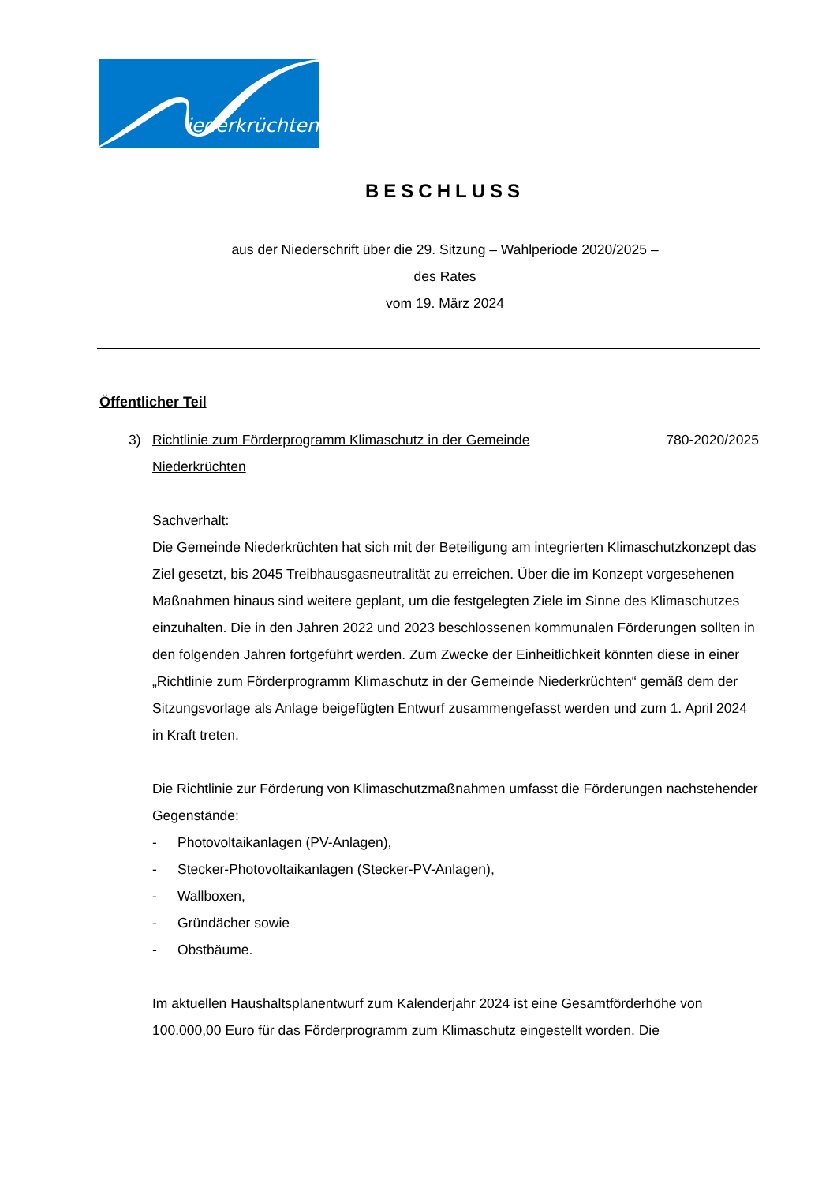iederkrüchten
BESCHLUSS
aus der Niederschrift über die 29. Sitzung – Wahlperiode 2020/2025 –
des Rates
vom 19. März 2024
Öffentlicher Teil
3) Richtlinie zum Förderprogramm Klimaschutz in der Gemeinde Niederkrüchten 780-2020/2025
Sachverhalt:
Die Gemeinde Niederkrüchten hat sich mit der Beteiligung am integrierten Klimaschutzkonzept das Ziel gesetzt, bis 2045 Treibhausgasneutralität zu erreichen. Über die im Konzept vorgesehenen Maßnahmen hinaus sind weitere geplant, um die festgelegten Ziele im Sinne des Klimaschutzes einzuhalten. Die in den Jahren 2022 und 2023 beschlossenen kommunalen Förderungen sollten in den folgenden Jahren fortgeführt werden. Zum Zwecke der Einheitlichkeit könnten diese in einer „Richtlinie zum Förderprogramm Klimaschutz in der Gemeinde Niederkrüchten“ gemäß dem der Sitzungsvorlage als Anlage beigefügten Entwurf zusammengefasst werden und zum 1. April 2024 in Kraft treten.
Die Richtlinie zur Förderung von Klimaschutzmaßnahmen umfasst die Förderungen nachstehender Gegenstände:
- Photovoltaikanlagen (PV-Anlagen),
- Stecker-Photovoltaikanlagen (Stecker-PV-Anlagen),
- Wallboxen,
- Gründächer sowie
- Obstbäume.
Im aktuellen Haushaltsplanentwurf zum Kalenderjahr 2024 ist eine Gesamtförderhöhe von 100.000,00 Euro für das Förderprogramm zum Klimaschutz eingestellt worden. Die